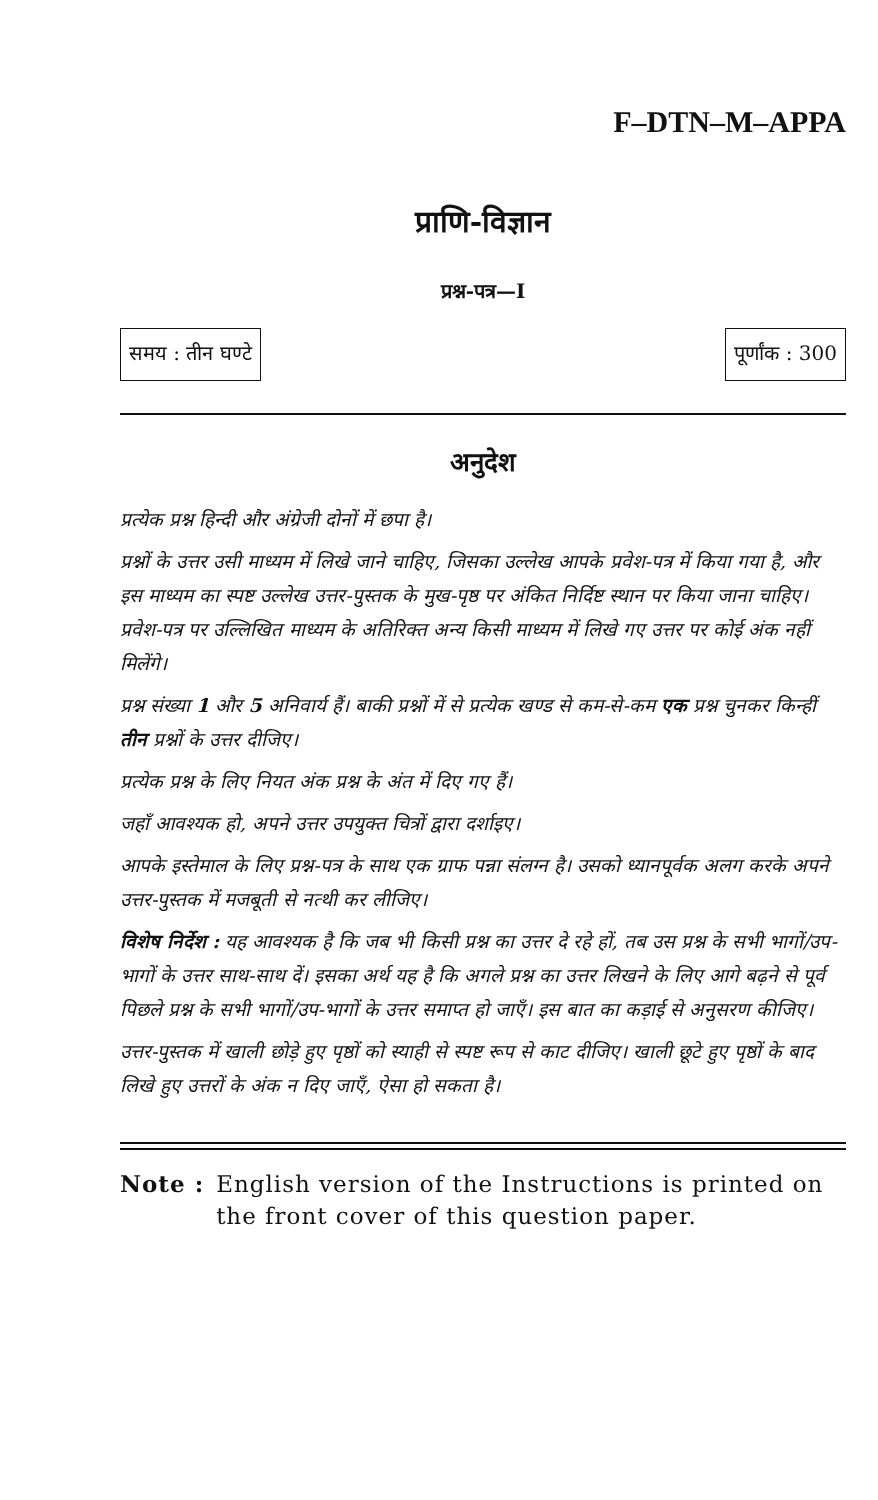F–DTN–M–APPA
प्राणि-विज्ञान
प्रश्न-पत्र—I
समय : तीन घण्टे पूर्णांक : 300
अनुदेश
प्रत्येक प्रश्न हिन्दी और अंग्रेजी दोनों में छपा है।
प्रश्नों के उत्तर उसी माध्यम में लिखे जाने चाहिए, जिसका उल्लेख आपके प्रवेश-पत्र में किया गया है, और इस माध्यम का स्पष्ट उल्लेख उत्तर-पुस्तक के मुख-पृष्ठ पर अंकित निर्दिष्ट स्थान पर किया जाना चाहिए। प्रवेश-पत्र पर उल्लिखित माध्यम के अतिरिक्त अन्य किसी माध्यम में लिखे गए उत्तर पर कोई अंक नहीं मिलेंगे।
प्रश्न संख्या 1 और 5 अनिवार्य हैं। बाकी प्रश्नों में से प्रत्येक खण्ड से कम-से-कम एक प्रश्न चुनकर किन्हीं तीन प्रश्नों के उत्तर दीजिए।
प्रत्येक प्रश्न के लिए नियत अंक प्रश्न के अंत में दिए गए हैं।
जहाँ आवश्यक हो, अपने उत्तर उपयुक्त चित्रों द्वारा दर्शाइए।
आपके इस्तेमाल के लिए प्रश्न-पत्र के साथ एक ग्राफ पन्ना संलग्न है। उसको ध्यानपूर्वक अलग करके अपने उत्तर-पुस्तक में मजबूती से नत्थी कर लीजिए।
विशेष निर्देश : यह आवश्यक है कि जब भी किसी प्रश्न का उत्तर दे रहे हों, तब उस प्रश्न के सभी भागों/उप-भागों के उत्तर साथ-साथ दें। इसका अर्थ यह है कि अगले प्रश्न का उत्तर लिखने के लिए आगे बढ़ने से पूर्व पिछले प्रश्न के सभी भागों/उप-भागों के उत्तर समाप्त हो जाएँ। इस बात का कड़ाई से अनुसरण कीजिए।
उत्तर-पुस्तक में खाली छोड़े हुए पृष्ठों को स्याही से स्पष्ट रूप से काट दीजिए। खाली छूटे हुए पृष्ठों के बाद लिखे हुए उत्तरों के अंक न दिए जाएँ, ऐसा हो सकता है।
Note : English version of the Instructions is printed on the front cover of this question paper.